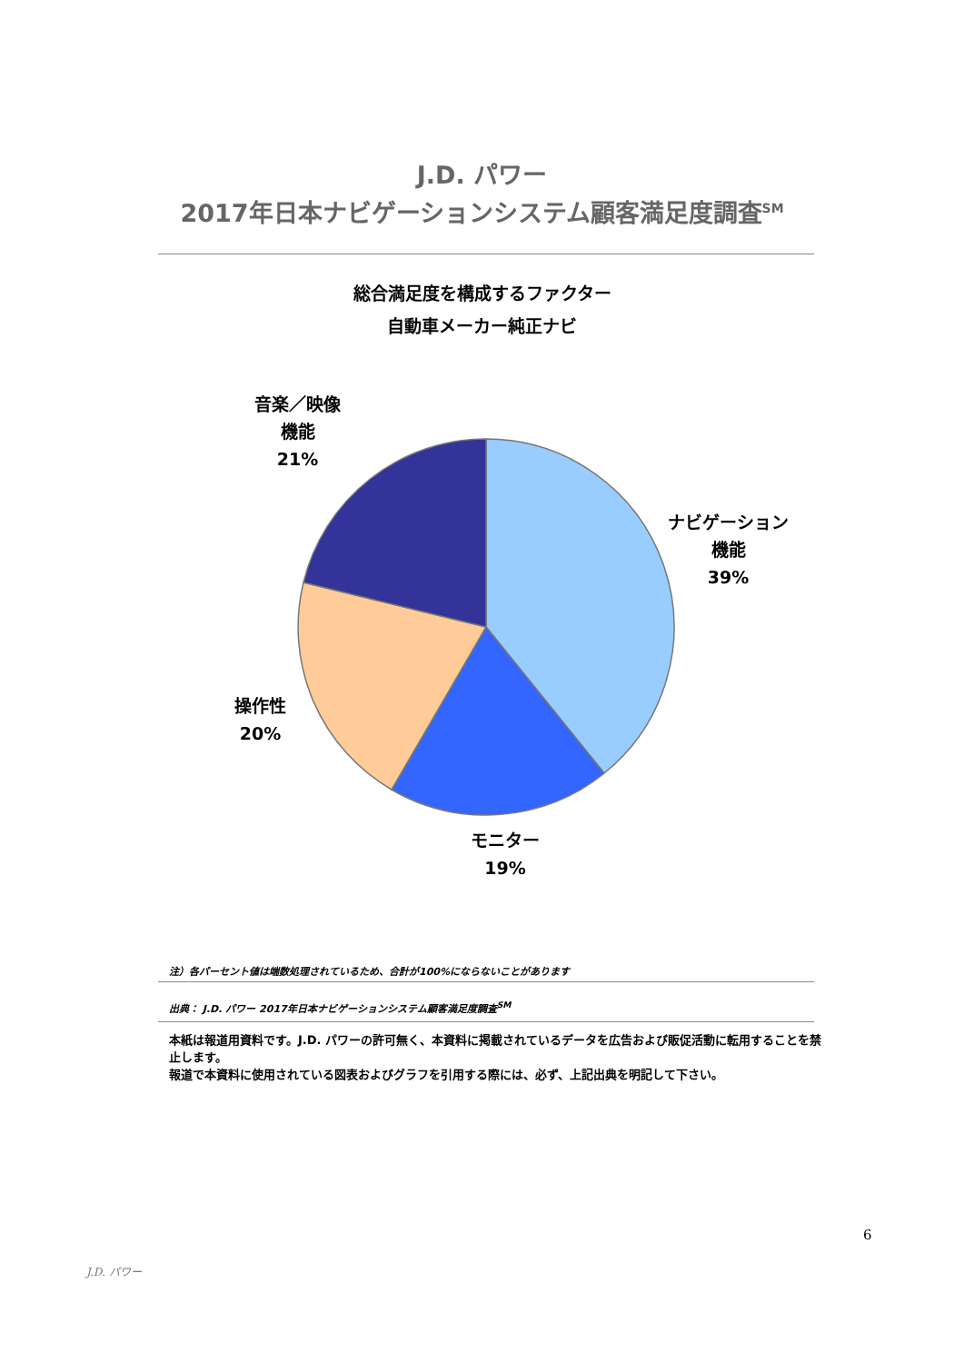J.D. パワー
2017年日本ナビゲーションシステム顧客満足度調査<sup>SM</sup>
総合満足度を構成するファクター
自動車メーカー純正ナビ
音楽／映像
機能
21%
ナビゲーション
機能
39%
操作性
20%
モニター
19%
注）各パーセント値は端数処理されているため、合計が100%にならないことがあります
出典： J.D. パワー 2017年日本ナビゲーションシステム顧客満足度調査<sup>SM</sup>
本紙は報道用資料です。J.D. パワーの許可無く、本資料に掲載されているデータを広告および販促活動に転用することを禁止します。
報道で本資料に使用されている図表およびグラフを引用する際には、必ず、上記出典を明記して下さい。
6
J.D. パワー